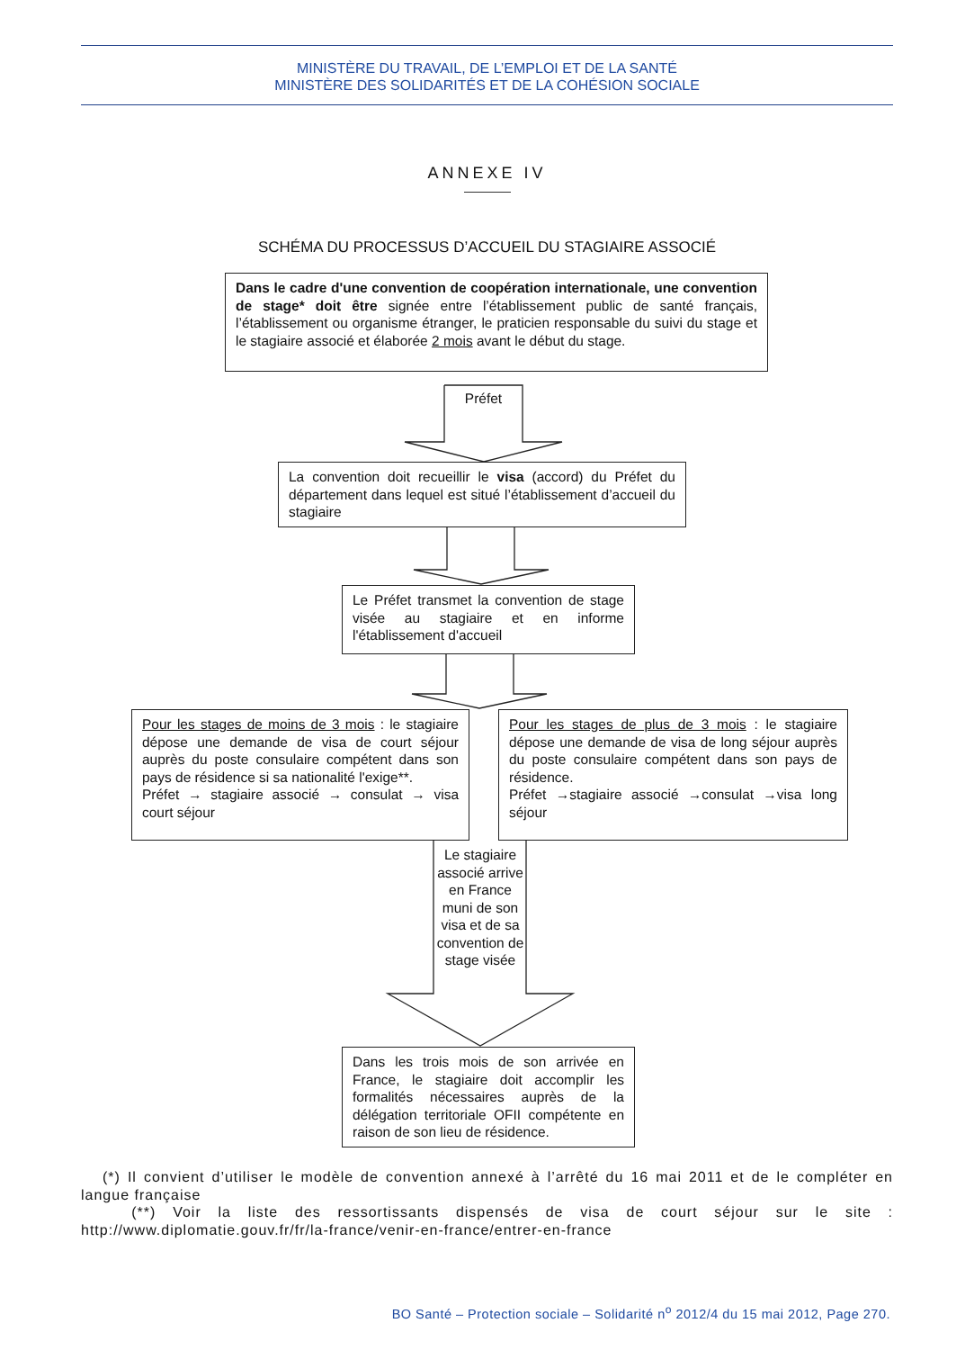MINISTÈRE DU TRAVAIL, DE L’EMPLOI ET DE LA SANTÉ
MINISTÈRE DES SOLIDARITÉS ET DE LA COHÉSION SOCIALE
ANNEXE IV
SCHÉMA DU PROCESSUS D’ACCUEIL DU STAGIAIRE ASSOCIÉ
Dans le cadre d'une convention de coopération internationale, une convention de stage* doit être signée entre l’établissement public de santé français, l’établissement ou organisme étranger, le praticien responsable du suivi du stage et le stagiaire associé et élaborée 2 mois avant le début du stage.
Préfet
La convention doit recueillir le visa (accord) du Préfet du département dans lequel est situé l’établissement d’accueil du stagiaire
Le Préfet transmet la convention de stage visée au stagiaire et en informe l'établissement d'accueil
Pour les stages de moins de 3 mois : le stagiaire dépose une demande de visa de court séjour auprès du poste consulaire compétent dans son pays de résidence si sa nationalité l'exige**.
Préfet → stagiaire associé → consulat → visa court séjour
Pour les stages de plus de 3 mois : le stagiaire dépose une demande de visa de long séjour auprès du poste consulaire compétent dans son pays de résidence.
Préfet →stagiaire associé →consulat →visa long séjour
Le stagiaire associé arrive en France muni de son visa et de sa convention de stage visée
Dans les trois mois de son arrivée en France, le stagiaire doit accomplir les formalités nécessaires auprès de la délégation territoriale OFII compétente en raison de son lieu de résidence.
(*) Il convient d’utiliser le modèle de convention annexé à l’arrêté du 16 mai 2011 et de le compléter en langue française
(**) Voir la liste des ressortissants dispensés de visa de court séjour sur le site : http://www.diplomatie.gouv.fr/fr/la-france/venir-en-france/entrer-en-france
BO Santé – Protection sociale – Solidarité n<sup>o</sup> 2012/4 du 15 mai 2012, Page 270.